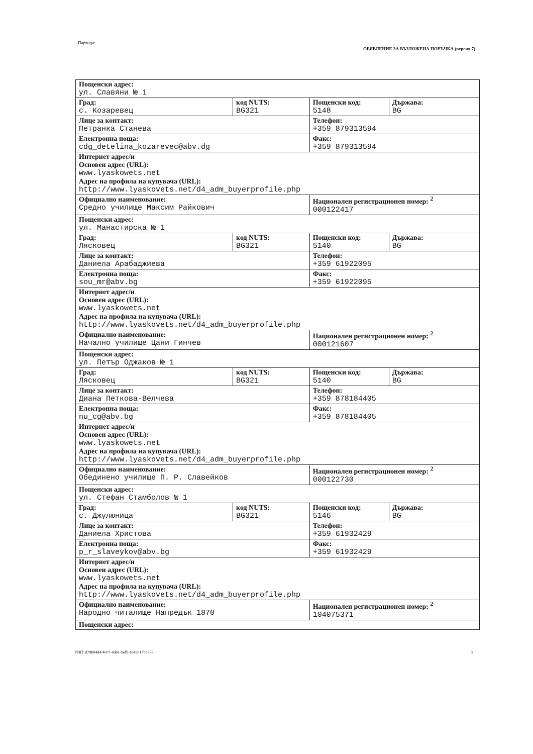Партида: ОБЯВЛЕНИЕ ЗА ВЪЗЛОЖЕНА ПОРЪЧКА (версия 7)
| Пощенски адрес: ул. Славяни № 1 | | | |
| Град: с. Козаревец | код NUTS: BG321 | Пощенски код: 5148 | Държава: BG |
| Лице за контакт: Петранка Станева | | Телефон: +359 879313594 | |
| Електронна поща: cdg_detelina_kozarevec@abv.dg | | Факс: +359 879313594 | |
| Интернет адрес/и Основен адрес (URL): www.lyaskowets.net Адрес на профила на купувача (URL): http://www.lyaskovets.net/d4_adm_buyerprofile.php | | | |
| Официално наименование: Средно училище Максим Райкович | | Национален регистрационен номер: <sup>2</sup> 000122417 | |
| Пощенски адрес: ул. Манастирска № 1 | | | |
| Град: Лясковец | код NUTS: BG321 | Пощенски код: 5140 | Държава: BG |
| Лице за контакт: Даниела Арабаджиева | | Телефон: +359 61922095 | |
| Електронна поща: sou_mr@abv.bg | | Факс: +359 61922095 | |
| Интернет адрес/и Основен адрес (URL): www.lyaskowets.net Адрес на профила на купувача (URL): http://www.lyaskovets.net/d4_adm_buyerprofile.php | | | |
| Официално наименование: Начално училище Цани Гинчев | | Национален регистрационен номер: <sup>2</sup> 000121607 | |
| Пощенски адрес: ул. Петър Оджаков № 1 | | | |
| Град: Лясковец | код NUTS: BG321 | Пощенски код: 5140 | Държава: BG |
| Лице за контакт: Диана Петкова-Велчева | | Телефон: +359 878184405 | |
| Електронна поща: nu_cg@abv.bg | | Факс: +359 878184405 | |
| Интернет адрес/и Основен адрес (URL): www.lyaskowets.net Адрес на профила на купувача (URL): http://www.lyaskovets.net/d4_adm_buyerprofile.php | | | |
| Официално наименование: Обединено училище П. Р. Славейков | | Национален регистрационен номер: <sup>2</sup> 000122730 | |
| Пощенски адрес: ул. Стефан Стамболов № 1 | | | |
| Град: с. Джулюница | код NUTS: BG321 | Пощенски код: 5146 | Държава: BG |
| Лице за контакт: Даниела Христова | | Телефон: +359 61932429 | |
| Електронна поща: p_r_slaveykov@abv.bg | | Факс: +359 61932429 | |
| Интернет адрес/и Основен адрес (URL): www.lyaskowets.net Адрес на профила на купувача (URL): http://www.lyaskovets.net/d4_adm_buyerprofile.php | | | |
| Официално наименование: Народно читалище Напредък 1870 | | Национален регистрационен номер: <sup>2</sup> 104075371 | |
| Пощенски адрес: | | | |
УНП: d79b04d4-4c07-4d61-9efb-164ab17bb858 3